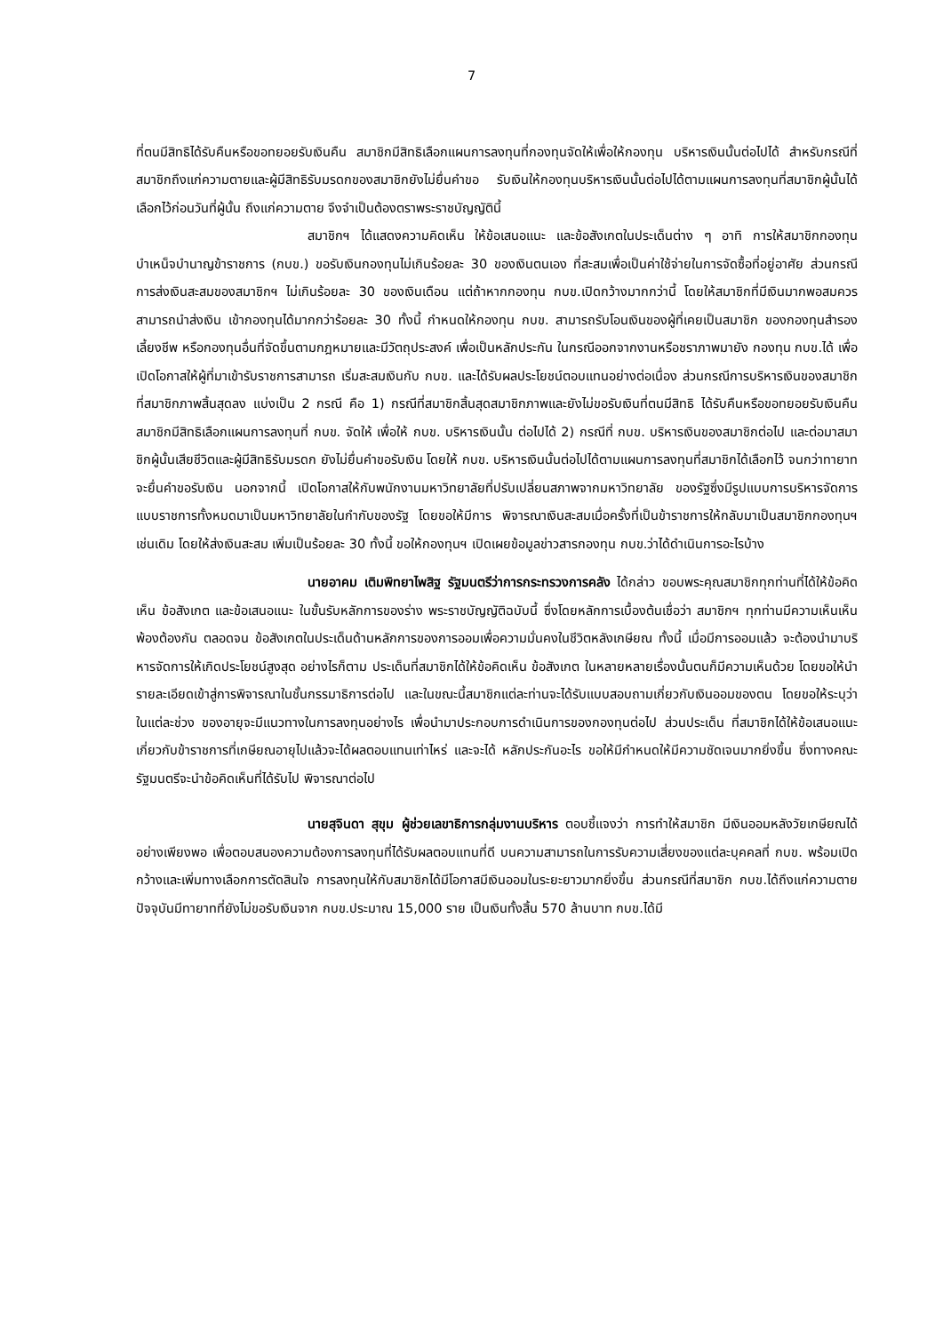7
ที่ตนมีสิทธิได้รับคืนหรือขอทยอยรับเงินคืน สมาชิกมีสิทธิเลือกแผนการลงทุนที่กองทุนจัดให้เพื่อให้กองทุน บริหารเงินนั้นต่อไปได้ สำหรับกรณีที่สมาชิกถึงแก่ความตายและผู้มีสิทธิรับมรดกของสมาชิกยังไม่ยื่นคำขอ รับเงินให้กองทุนบริหารเงินนั้นต่อไปได้ตามแผนการลงทุนที่สมาชิกผู้นั้นได้เลือกไว้ก่อนวันที่ผู้นั้น ถึงแก่ความตาย จึงจำเป็นต้องตราพระราชบัญญัตินี้
สมาชิกฯ ได้แสดงความคิดเห็น ให้ข้อเสนอแนะ และข้อสังเกตในประเด็นต่าง ๆ อาทิ การให้สมาชิกกองทุนบำเหน็จบำนาญข้าราชการ (กบข.) ขอรับเงินกองทุนไม่เกินร้อยละ 30 ของเงินตนเอง ที่สะสมเพื่อเป็นค่าใช้จ่ายในการจัดซื้อที่อยู่อาศัย ส่วนกรณีการส่งเงินสะสมของสมาชิกฯ ไม่เกินร้อยละ 30 ของเงินเดือน แต่ถ้าหากกองทุน กบข.เปิดกว้างมากกว่านี้ โดยให้สมาชิกที่มีเงินมากพอสมควรสามารถนำส่งเงิน เข้ากองทุนได้มากกว่าร้อยละ 30 ทั้งนี้ กำหนดให้กองทุน กบข. สามารถรับโอนเงินของผู้ที่เคยเป็นสมาชิก ของกองทุนสำรองเลี้ยงชีพ หรือกองทุนอื่นที่จัดขึ้นตามกฎหมายและมีวัตถุประสงค์ เพื่อเป็นหลักประกัน ในกรณีออกจากงานหรือชราภาพมายัง กองทุน กบข.ได้ เพื่อเปิดโอกาสให้ผู้ที่มาเข้ารับราชการสามารถ เริ่มสะสมเงินกับ กบข. และได้รับผลประโยชน์ตอบแทนอย่างต่อเนื่อง ส่วนกรณีการบริหารเงินของสมาชิก ที่สมาชิกภาพสิ้นสุดลง แบ่งเป็น 2 กรณี คือ 1) กรณีที่สมาชิกสิ้นสุดสมาชิกภาพและยังไม่ขอรับเงินที่ตนมีสิทธิ ได้รับคืนหรือขอทยอยรับเงินคืน สมาชิกมีสิทธิเลือกแผนการลงทุนที่ กบข. จัดให้ เพื่อให้ กบข. บริหารเงินนั้น ต่อไปได้ 2) กรณีที่ กบข. บริหารเงินของสมาชิกต่อไป และต่อมาสมาชิกผู้นั้นเสียชีวิตและผู้มีสิทธิรับมรดก ยังไม่ยื่นคำขอรับเงิน โดยให้ กบข. บริหารเงินนั้นต่อไปได้ตามแผนการลงทุนที่สมาชิกได้เลือกไว้ จนกว่าทายาท จะยื่นคำขอรับเงิน นอกจากนี้ เปิดโอกาสให้กับพนักงานมหาวิทยาลัยที่ปรับเปลี่ยนสภาพจากมหาวิทยาลัย ของรัฐซึ่งมีรูปแบบการบริหารจัดการแบบราชการทั้งหมดมาเป็นมหาวิทยาลัยในกำกับของรัฐ โดยขอให้มีการ พิจารณาเงินสะสมเมื่อครั้งที่เป็นข้าราชการให้กลับมาเป็นสมาชิกกองทุนฯ เช่นเดิม โดยให้ส่งเงินสะสม เพิ่มเป็นร้อยละ 30 ทั้งนี้ ขอให้กองทุนฯ เปิดเผยข้อมูลข่าวสารกองทุน กบข.ว่าได้ดำเนินการอะไรบ้าง
นายอาคม เติมพิทยาไพสิฐ รัฐมนตรีว่าการกระทรวงการคลัง ได้กล่าว ขอบพระคุณสมาชิกทุกท่านที่ได้ให้ข้อคิดเห็น ข้อสังเกต และข้อเสนอแนะ ในขั้นรับหลักการของร่าง พระราชบัญญัติฉบับนี้ ซึ่งโดยหลักการเบื้องต้นเชื่อว่า สมาชิกฯ ทุกท่านมีความเห็นเห็นพ้องต้องกัน ตลอดจน ข้อสังเกตในประเด็นด้านหลักการของการออมเพื่อความมั่นคงในชีวิตหลังเกษียณ ทั้งนี้ เมื่อมีการออมแล้ว จะต้องนำมาบริหารจัดการให้เกิดประโยชน์สูงสุด อย่างไรก็ตาม ประเด็นที่สมาชิกได้ให้ข้อคิดเห็น ข้อสังเกต ในหลายหลายเรื่องนั้นตนก็มีความเห็นด้วย โดยขอให้นำรายละเอียดเข้าสู่การพิจารณาในชั้นกรรมาธิการต่อไป และในขณะนี้สมาชิกแต่ละท่านจะได้รับแบบสอบถามเกี่ยวกับเงินออมของตน โดยขอให้ระบุว่าในแต่ละช่วง ของอายุจะมีแนวทางในการลงทุนอย่างไร เพื่อนำมาประกอบการดำเนินการของกองทุนต่อไป ส่วนประเด็น ที่สมาชิกได้ให้ข้อเสนอแนะเกี่ยวกับข้าราชการที่เกษียณอายุไปแล้วจะได้ผลตอบแทนเท่าไหร่ และจะได้ หลักประกันอะไร ขอให้มีกำหนดให้มีความชัดเจนมากยิ่งขึ้น ซึ่งทางคณะรัฐมนตรีจะนำข้อคิดเห็นที่ได้รับไป พิจารณาต่อไป
นายสุจินดา สุขุม ผู้ช่วยเลขาธิการกลุ่มงานบริหาร ตอบชี้แจงว่า การทำให้สมาชิก มีเงินออมหลังวัยเกษียณได้อย่างเพียงพอ เพื่อตอบสนองความต้องการลงทุนที่ได้รับผลตอบแทนที่ดี บนความสามารถในการรับความเสี่ยงของแต่ละบุคคลที่ กบข. พร้อมเปิดกว้างและเพิ่มทางเลือกการตัดสินใจ การลงทุนให้กับสมาชิกได้มีโอกาสมีเงินออมในระยะยาวมากยิ่งขึ้น ส่วนกรณีที่สมาชิก กบข.ได้ถึงแก่ความตาย ปัจจุบันมีทายาทที่ยังไม่ขอรับเงินจาก กบข.ประมาณ 15,000 ราย เป็นเงินทั้งสิ้น 570 ล้านบาท กบข.ได้มี